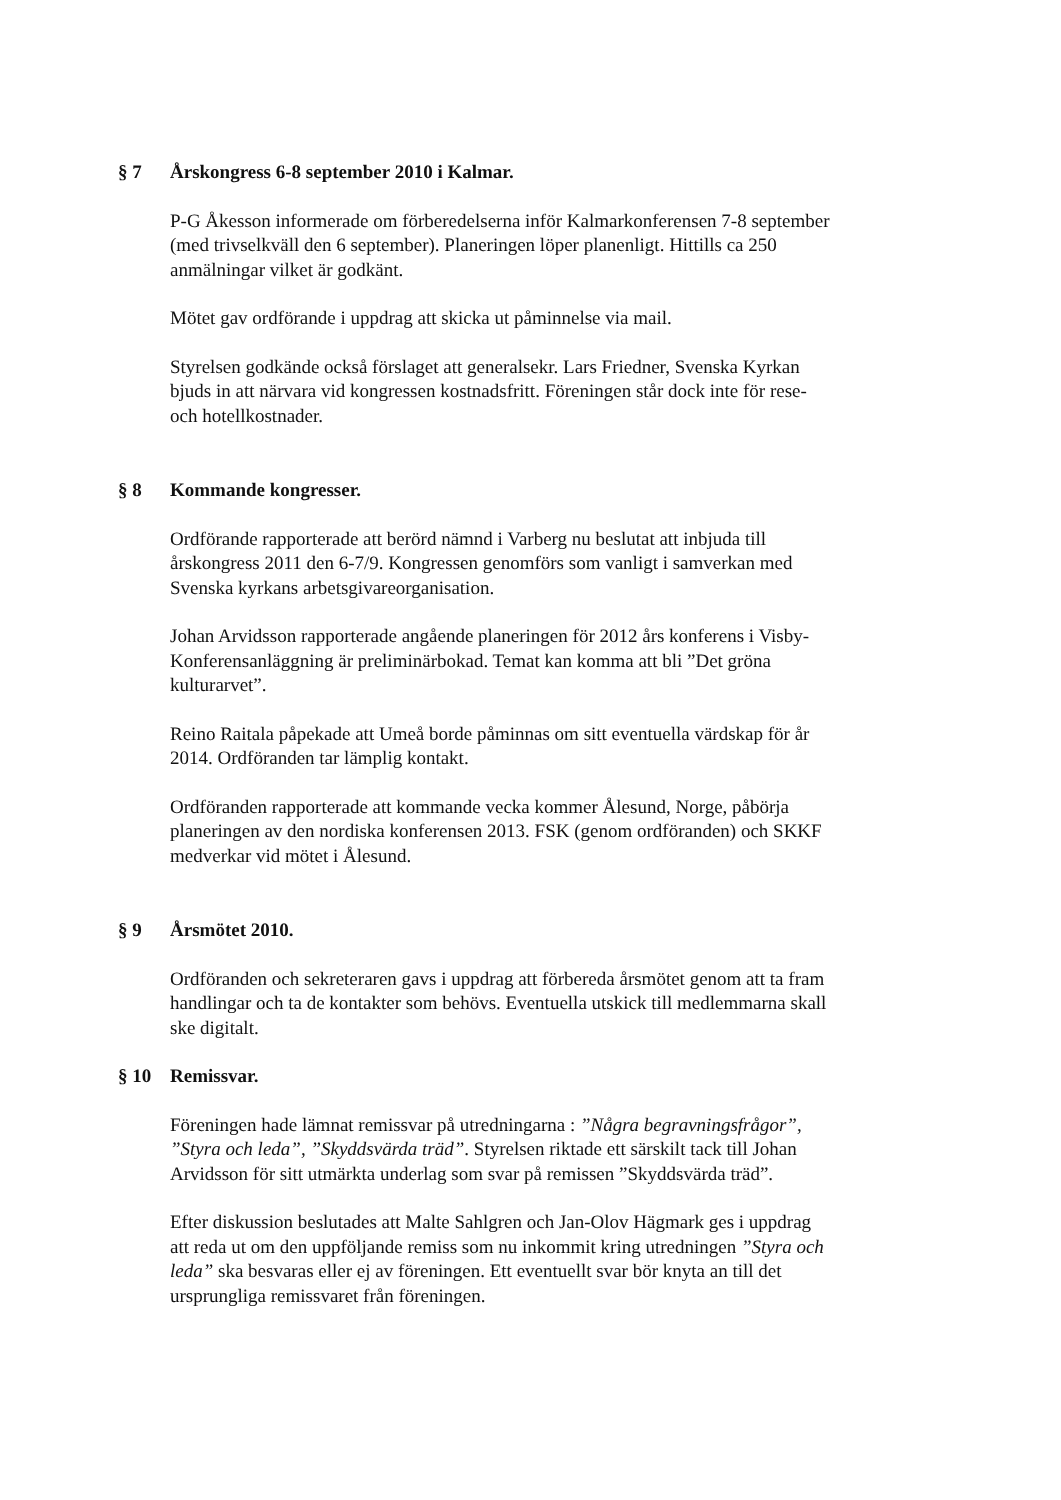§ 7 Årskongress 6-8 september 2010 i Kalmar.
P-G Åkesson informerade om förberedelserna inför Kalmarkonferensen 7-8 september (med trivselkväll den 6 september). Planeringen löper planenligt. Hittills ca 250 anmälningar vilket är godkänt.
Mötet gav ordförande i uppdrag att skicka ut påminnelse via mail.
Styrelsen godkände också förslaget att generalsekr. Lars Friedner, Svenska Kyrkan bjuds in att närvara vid kongressen kostnadsfritt. Föreningen står dock inte för rese- och hotellkostnader.
§ 8 Kommande kongresser.
Ordförande rapporterade att berörd nämnd i Varberg nu beslutat att inbjuda till årskongress 2011 den 6-7/9. Kongressen genomförs som vanligt i samverkan med Svenska kyrkans arbetsgivareorganisation.
Johan Arvidsson rapporterade angående planeringen för 2012 års konferens i Visby- Konferensanläggning är preliminärbokad. Temat kan komma att bli ”Det gröna kulturarvet”.
Reino Raitala påpekade att Umeå borde påminnas om sitt eventuella värdskap för år 2014. Ordföranden tar lämplig kontakt.
Ordföranden rapporterade att kommande vecka kommer Ålesund, Norge, påbörja planeringen av den nordiska konferensen 2013. FSK (genom ordföranden) och SKKF medverkar vid mötet i Ålesund.
§ 9 Årsmötet 2010.
Ordföranden och sekreteraren gavs i uppdrag att förbereda årsmötet genom att ta fram handlingar och ta de kontakter som behövs. Eventuella utskick till medlemmarna skall ske digitalt.
§ 10 Remissvar.
Föreningen hade lämnat remissvar på utredningarna : ”Några begravningsfrågor”, ”Styra och leda”, ”Skyddsvärda träd”. Styrelsen riktade ett särskilt tack till Johan Arvidsson för sitt utmärkta underlag som svar på remissen ”Skyddsvärda träd”.
Efter diskussion beslutades att Malte Sahlgren och Jan-Olov Hägmark ges i uppdrag att reda ut om den uppföljande remiss som nu inkommit kring utredningen ”Styra och leda” ska besvaras eller ej av föreningen. Ett eventuellt svar bör knyta an till det ursprungliga remissvaret från föreningen.